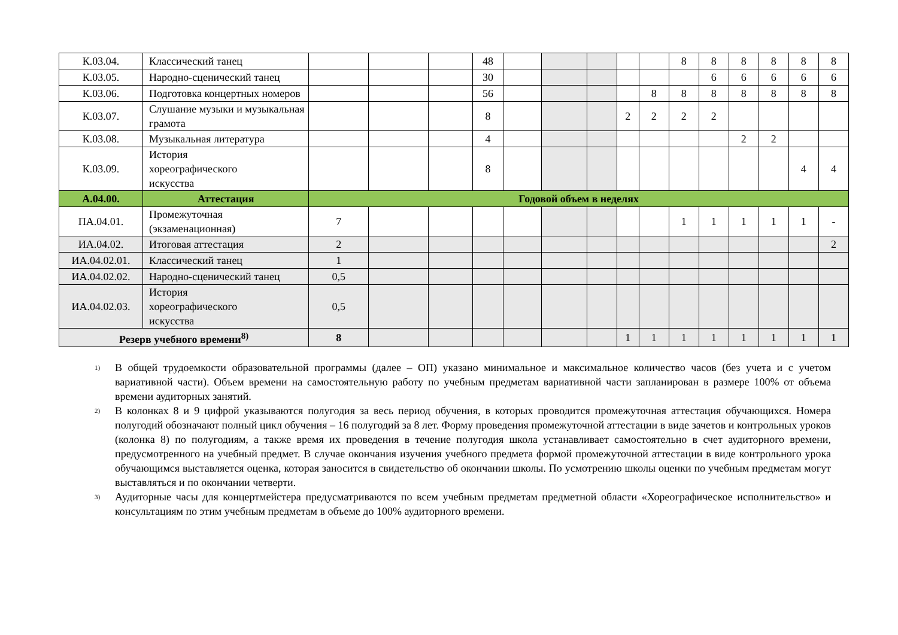| К.03.04. | Классический танец | | | | 48 | | | | | | 8 | 8 | 8 | 8 | 8 | 8 |
| К.03.05. | Народно-сценический танец | | | | 30 | | | | | | | 6 | 6 | 6 | 6 | 6 |
| К.03.06. | Подготовка концертных номеров | | | | 56 | | | | | 8 | 8 | 8 | 8 | 8 | 8 | 8 |
| К.03.07. | Слушание музыки и музыкальная грамота | | | | 8 | | | | 2 | 2 | 2 | 2 | | | | |
| К.03.08. | Музыкальная литература | | | | 4 | | | | | | | | 2 | 2 | | |
| К.03.09. | История хореографического искусства | | | | 8 | | | | | | | | | | 4 | 4 |
| А.04.00. | Аттестация | Годовой объем в неделях | | | | | | | | | | | | | | |
| ПА.04.01. | Промежуточная (экзаменационная) | 7 | | | | | | | | | 1 | 1 | 1 | 1 | 1 | - |
| ИА.04.02. | Итоговая аттестация | 2 | | | | | | | | | | | | | | 2 |
| ИА.04.02.01. | Классический танец | 1 | | | | | | | | | | | | | | |
| ИА.04.02.02. | Народно-сценический танец | 0,5 | | | | | | | | | | | | | | |
| ИА.04.02.03. | История хореографического искусства | 0,5 | | | | | | | | | | | | | | |
| Резерв учебного времени<sup>8)</sup> | | 8 | | | | | | | 1 | 1 | 1 | 1 | 1 | 1 | 1 | 1 |
<sup>1)</sup> В общей трудоемкости образовательной программы (далее – ОП) указано минимальное и максимальное количество часов (без учета и с учетом вариативной части). Объем времени на самостоятельную работу по учебным предметам вариативной части запланирован в размере 100% от объема времени аудиторных занятий.
<sup>2)</sup> В колонках 8 и 9 цифрой указываются полугодия за весь период обучения, в которых проводится промежуточная аттестация обучающихся. Номера полугодий обозначают полный цикл обучения – 16 полугодий за 8 лет. Форму проведения промежуточной аттестации в виде зачетов и контрольных уроков (колонка 8) по полугодиям, а также время их проведения в течение полугодия школа устанавливает самостоятельно в счет аудиторного времени, предусмотренного на учебный предмет. В случае окончания изучения учебного предмета формой промежуточной аттестации в виде контрольного урока обучающимся выставляется оценка, которая заносится в свидетельство об окончании школы. По усмотрению школы оценки по учебным предметам могут выставляться и по окончании четверти.
<sup>3)</sup> Аудиторные часы для концертмейстера предусматриваются по всем учебным предметам предметной области «Хореографическое исполнительство» и консультациям по этим учебным предметам в объеме до 100% аудиторного времени.